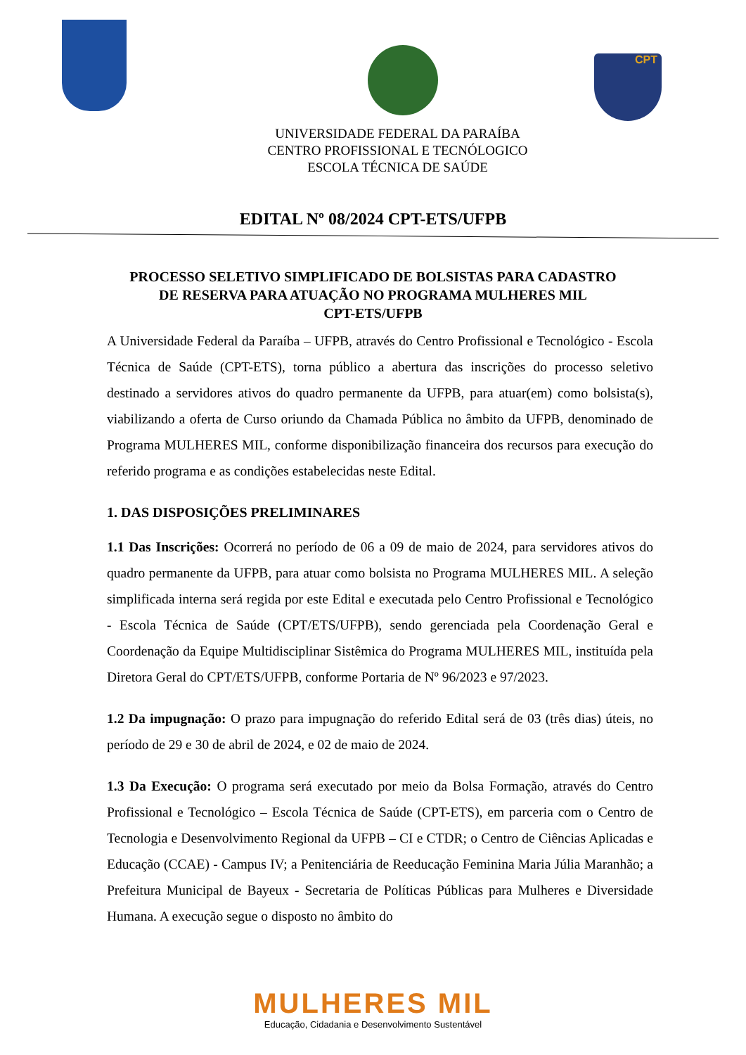CPT
UNIVERSIDADE FEDERAL DA PARAÍBA
CENTRO PROFISSIONAL E TECNÓLOGICO
ESCOLA TÉCNICA DE SAÚDE
EDITAL Nº 08/2024 CPT-ETS/UFPB
PROCESSO SELETIVO SIMPLIFICADO DE BOLSISTAS PARA CADASTRO DE RESERVA PARA ATUAÇÃO NO PROGRAMA MULHERES MIL
CPT-ETS/UFPB
A Universidade Federal da Paraíba – UFPB, através do Centro Profissional e Tecnológico - Escola Técnica de Saúde (CPT-ETS), torna público a abertura das inscrições do processo seletivo destinado a servidores ativos do quadro permanente da UFPB, para atuar(em) como bolsista(s), viabilizando a oferta de Curso oriundo da Chamada Pública no âmbito da UFPB, denominado de Programa MULHERES MIL, conforme disponibilização financeira dos recursos para execução do referido programa e as condições estabelecidas neste Edital.
1. DAS DISPOSIÇÕES PRELIMINARES
1.1 Das Inscrições: Ocorrerá no período de 06 a 09 de maio de 2024, para servidores ativos do quadro permanente da UFPB, para atuar como bolsista no Programa MULHERES MIL. A seleção simplificada interna será regida por este Edital e executada pelo Centro Profissional e Tecnológico - Escola Técnica de Saúde (CPT/ETS/UFPB), sendo gerenciada pela Coordenação Geral e Coordenação da Equipe Multidisciplinar Sistêmica do Programa MULHERES MIL, instituída pela Diretora Geral do CPT/ETS/UFPB, conforme Portaria de Nº 96/2023 e 97/2023.
1.2 Da impugnação: O prazo para impugnação do referido Edital será de 03 (três dias) úteis, no período de 29 e 30 de abril de 2024, e 02 de maio de 2024.
1.3 Da Execução: O programa será executado por meio da Bolsa Formação, através do Centro Profissional e Tecnológico – Escola Técnica de Saúde (CPT-ETS), em parceria com o Centro de Tecnologia e Desenvolvimento Regional da UFPB – CI e CTDR; o Centro de Ciências Aplicadas e Educação (CCAE) - Campus IV; a Penitenciária de Reeducação Feminina Maria Júlia Maranhão; a Prefeitura Municipal de Bayeux - Secretaria de Políticas Públicas para Mulheres e Diversidade Humana. A execução segue o disposto no âmbito do
MULHERES MIL
Educação, Cidadania e Desenvolvimento Sustentável